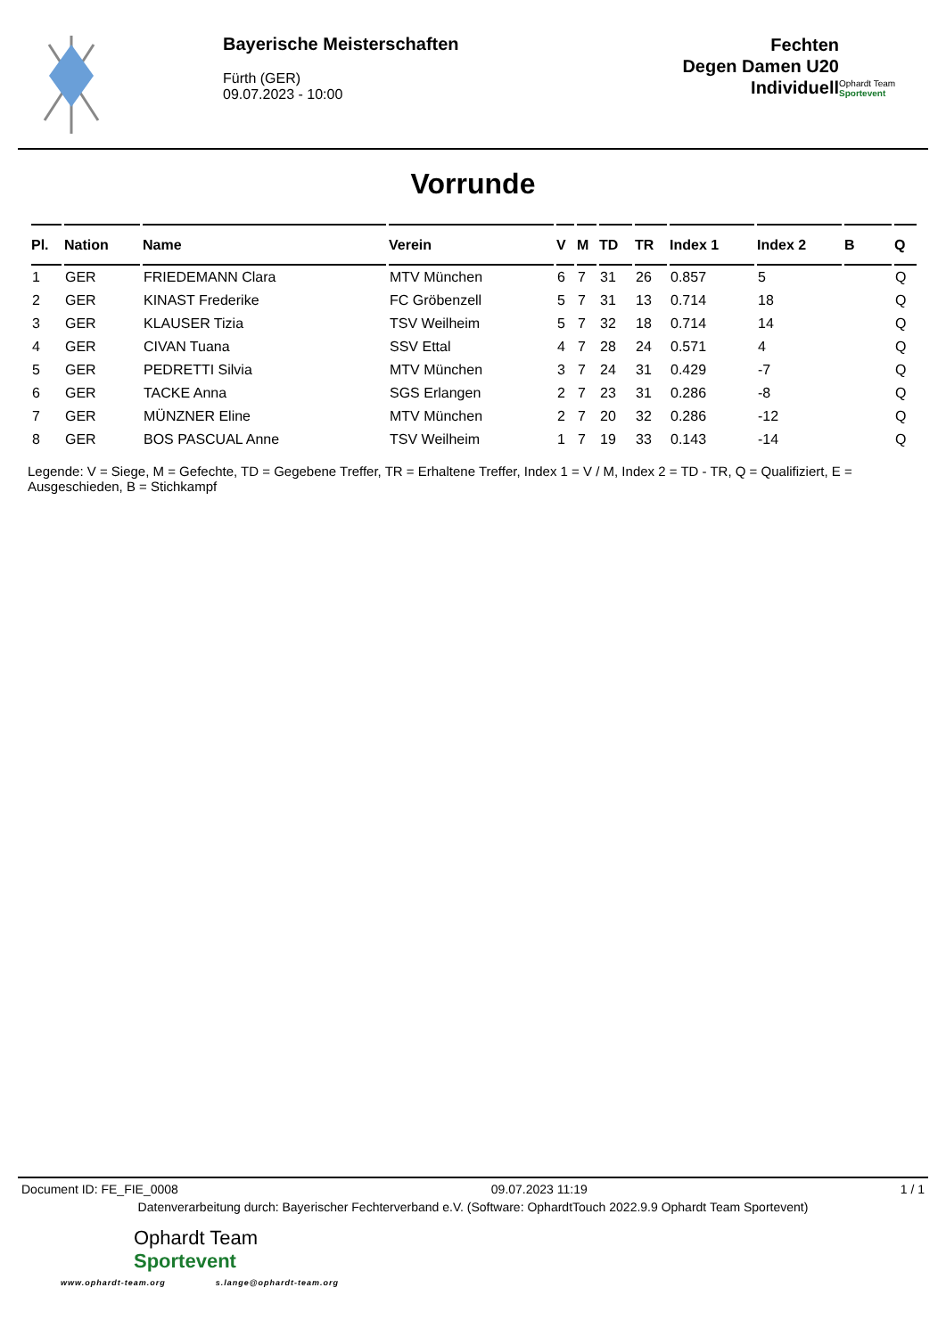Bayerische Meisterschaften
Fürth (GER)
09.07.2023 - 10:00
Fechten
Degen Damen U20
Individuell
Ophardt Team
Sportevent
Vorrunde
| Pl. | Nation | Name | Verein | V | M | TD | TR | Index 1 | Index 2 | B | Q |
| --- | --- | --- | --- | --- | --- | --- | --- | --- | --- | --- | --- |
| 1 | GER | FRIEDEMANN Clara | MTV München | 6 | 7 | 31 | 26 | 0.857 | 5 | | Q |
| 2 | GER | KINAST Frederike | FC Gröbenzell | 5 | 7 | 31 | 13 | 0.714 | 18 | | Q |
| 3 | GER | KLAUSER Tizia | TSV Weilheim | 5 | 7 | 32 | 18 | 0.714 | 14 | | Q |
| 4 | GER | CIVAN Tuana | SSV Ettal | 4 | 7 | 28 | 24 | 0.571 | 4 | | Q |
| 5 | GER | PEDRETTI Silvia | MTV München | 3 | 7 | 24 | 31 | 0.429 | -7 | | Q |
| 6 | GER | TACKE Anna | SGS Erlangen | 2 | 7 | 23 | 31 | 0.286 | -8 | | Q |
| 7 | GER | MÜNZNER Eline | MTV München | 2 | 7 | 20 | 32 | 0.286 | -12 | | Q |
| 8 | GER | BOS PASCUAL Anne | TSV Weilheim | 1 | 7 | 19 | 33 | 0.143 | -14 | | Q |
Legende: V = Siege, M = Gefechte, TD = Gegebene Treffer, TR = Erhaltene Treffer, Index 1 = V / M, Index 2 = TD - TR, Q = Qualifiziert, E = Ausgeschieden, B = Stichkampf
Document ID: FE_FIE_0008 09.07.2023 11:19 1 / 1
Datenverarbeitung durch: Bayerischer Fechterverband e.V. (Software: OphardtTouch 2022.9.9 Ophardt Team Sportevent)
Ophardt Team
Sportevent
www.ophardt-team.org s.lange@ophardt-team.org